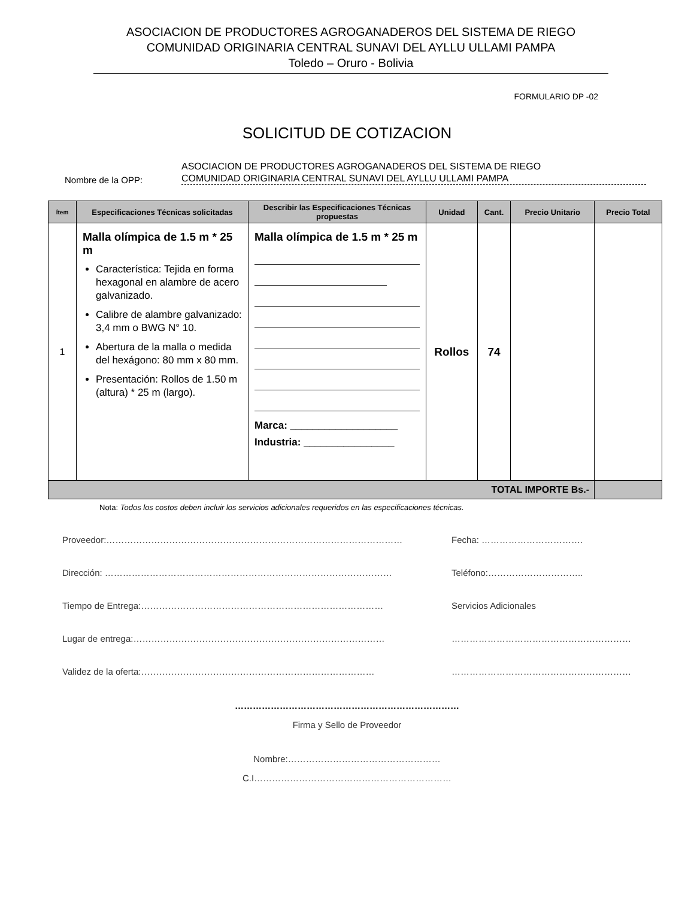ASOCIACION DE PRODUCTORES AGROGANADEROS DEL SISTEMA DE RIEGO
COMUNIDAD ORIGINARIA CENTRAL SUNAVI DEL AYLLU ULLAMI PAMPA
Toledo – Oruro - Bolivia
FORMULARIO DP -02
SOLICITUD DE COTIZACION
Nombre de la OPP:
ASOCIACION DE PRODUCTORES AGROGANADEROS DEL SISTEMA DE RIEGO
COMUNIDAD ORIGINARIA CENTRAL SUNAVI DEL AYLLU ULLAMI PAMPA
| Ítem | Especificaciones Técnicas solicitadas | Describir las Especificaciones Técnicas propuestas | Unidad | Cant. | Precio Unitario | Precio Total |
| --- | --- | --- | --- | --- | --- | --- |
| 1 | Malla olímpica de 1.5 m * 25 m Característica: Tejida en forma hexagonal en alambre de acero galvanizado. Calibre de alambre galvanizado: 3,4 mm o BWG N° 10. Abertura de la malla o medida del hexágono: 80 mm x 80 mm. Presentación: Rollos de 1.50 m (altura) * 25 m (largo). | Malla olímpica de 1.5 m * 25 m Marca: ___________________ Industria: ________________ | Rollos | 74 | | |
| TOTAL IMPORTE Bs.- | | | | | | |
Nota: Todos los costos deben incluir los servicios adicionales requeridos en las especificaciones técnicas.
Proveedor:……………………………………………………………………………………… Fecha: …………………………….
Dirección: …………………………………………………………………………………… Teléfono:…………………………..
Tiempo de Entrega:……………………………………………………………………… Servicios Adicionales
Lugar de entrega:………………………………………………………………………… ……………………………………………………
Validez de la oferta:…………………………………………………………………… ……………………………………………………
…………………………………………………………………
Firma y Sello de Proveedor
Nombre:……………………………………………
C.I…………………………………………………………